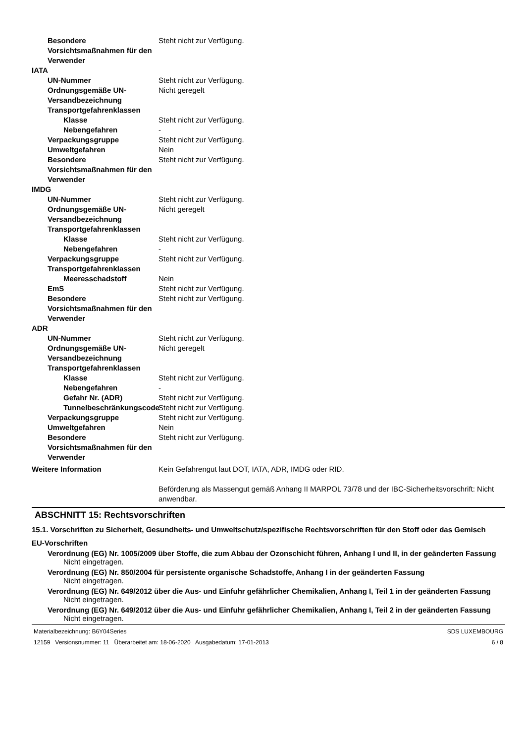Besondere Vorsichtsmaßnahmen für den Verwender
Steht nicht zur Verfügung.
IATA
UN-Nummer Steht nicht zur Verfügung.
Ordnungsgemäße UN-Versandbezeichnung
Nicht geregelt
Transportgefahrenklassen
Klasse Steht nicht zur Verfügung.
Nebengefahren -
Verpackungsgruppe Steht nicht zur Verfügung.
Umweltgefahren Nein
Besondere Vorsichtsmaßnahmen für den Verwender
Steht nicht zur Verfügung.
IMDG
UN-Nummer Steht nicht zur Verfügung.
Ordnungsgemäße UN-Versandbezeichnung
Nicht geregelt
Transportgefahrenklassen
Klasse Steht nicht zur Verfügung.
Nebengefahren -
Verpackungsgruppe Steht nicht zur Verfügung.
Transportgefahrenklassen
Meeresschadstoff Nein
EmS Steht nicht zur Verfügung.
Besondere Vorsichtsmaßnahmen für den Verwender
Steht nicht zur Verfügung.
ADR
UN-Nummer Steht nicht zur Verfügung.
Ordnungsgemäße UN-Versandbezeichnung
Nicht geregelt
Transportgefahrenklassen
Klasse Steht nicht zur Verfügung.
Nebengefahren -
Gefahr Nr. (ADR) Steht nicht zur Verfügung.
Tunnelbeschränkungscode
Steht nicht zur Verfügung.
Verpackungsgruppe Steht nicht zur Verfügung.
Umweltgefahren Nein
Besondere Vorsichtsmaßnahmen für den Verwender
Steht nicht zur Verfügung.
Weitere Information Kein Gefahrengut laut DOT, IATA, ADR, IMDG oder RID.
Beförderung als Massengut gemäß Anhang II MARPOL 73/78 und der IBC-Sicherheitsvorschrift: Nicht anwendbar.
ABSCHNITT 15: Rechtsvorschriften
15.1. Vorschriften zu Sicherheit, Gesundheits- und Umweltschutz/spezifische Rechtsvorschriften für den Stoff oder das Gemisch
EU-Vorschriften
Verordnung (EG) Nr. 1005/2009 über Stoffe, die zum Abbau der Ozonschicht führen, Anhang I und II, in der geänderten Fassung
Nicht eingetragen.
Verordnung (EG) Nr. 850/2004 für persistente organische Schadstoffe, Anhang I in der geänderten Fassung
Nicht eingetragen.
Verordnung (EG) Nr. 649/2012 über die Aus- und Einfuhr gefährlicher Chemikalien, Anhang I, Teil 1 in der geänderten Fassung
Nicht eingetragen.
Verordnung (EG) Nr. 649/2012 über die Aus- und Einfuhr gefährlicher Chemikalien, Anhang I, Teil 2 in der geänderten Fassung
Nicht eingetragen.
Materialbezeichnung: B6Y04Series
12159 Versionsnummer: 11 Überarbeitet am: 18-06-2020 Ausgabedatum: 17-01-2013
SDS LUXEMBOURG
6 / 8